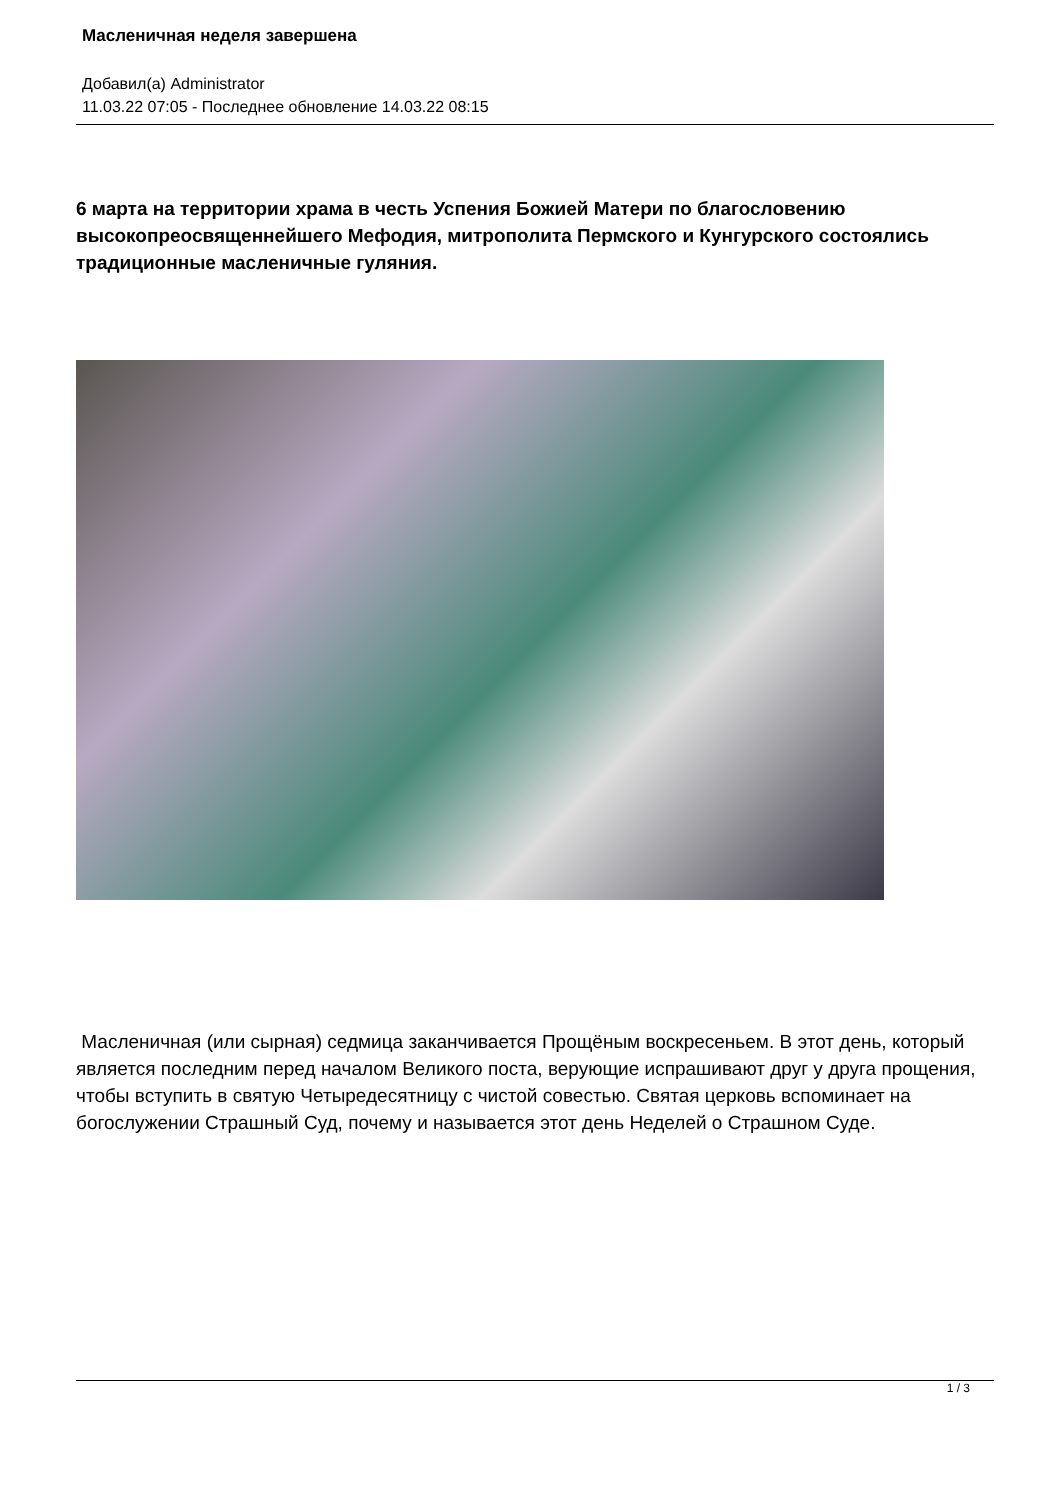Масленичная неделя завершена
Добавил(а) Administrator
11.03.22 07:05 - Последнее обновление 14.03.22 08:15
6 марта на территории храма в честь Успения Божией Матери по благословению высокопреосвященнейшего Мефодия, митрополита Пермского и Кунгурского состоялись традиционные масленичные гуляния.
Масленичная (или сырная) седмица заканчивается Прощёным воскресеньем. В этот день, который является последним перед началом Великого поста, верующие испрашивают друг у друга прощения, чтобы вступить в святую Четыредесятницу с чистой совестью. Святая церковь вспоминает на богослужении Страшный Суд, почему и называется этот день Неделей о Страшном Суде.
1 / 3